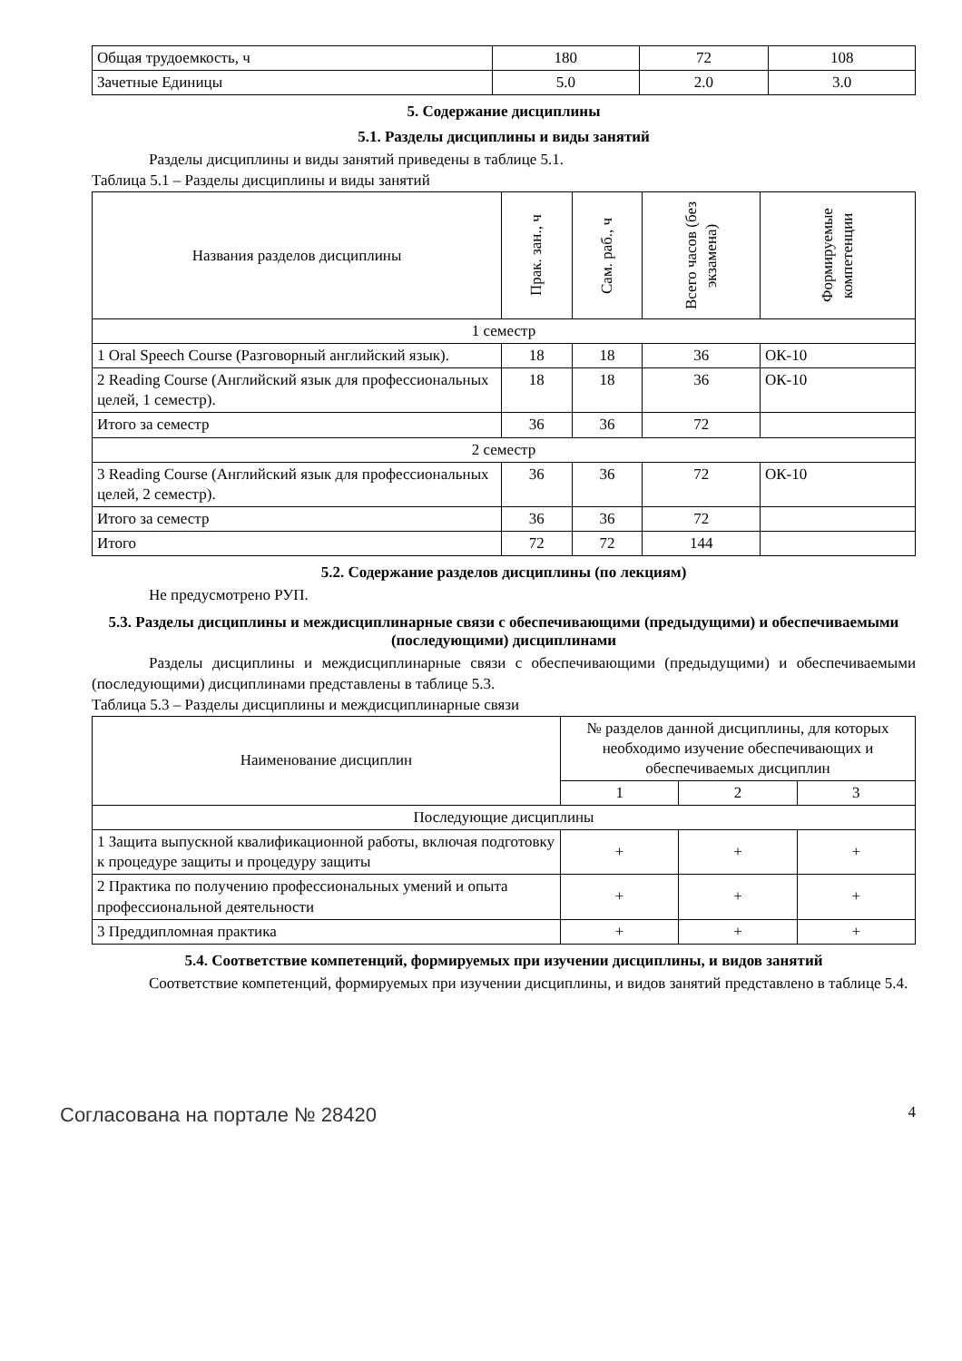| Общая трудоемкость, ч | 180 | 72 | 108 |
| Зачетные Единицы | 5.0 | 2.0 | 3.0 |
5. Содержание дисциплины
5.1. Разделы дисциплины и виды занятий
Разделы дисциплины и виды занятий приведены в таблице 5.1.
Таблица 5.1 – Разделы дисциплины и виды занятий
| Названия разделов дисциплины | Прак. зан., ч | Сам. раб., ч | Всего часов (без экзамена) | Формируемые компетенции |
| --- | --- | --- | --- | --- |
| 1 семестр | | | | |
| 1 Oral Speech Course (Разговорный английский язык). | 18 | 18 | 36 | ОК-10 |
| 2 Reading Course (Английский язык для профессиональных целей, 1 семестр). | 18 | 18 | 36 | ОК-10 |
| Итого за семестр | 36 | 36 | 72 | |
| 2 семестр | | | | |
| 3 Reading Course (Английский язык для профессиональных целей, 2 семестр). | 36 | 36 | 72 | ОК-10 |
| Итого за семестр | 36 | 36 | 72 | |
| Итого | 72 | 72 | 144 | |
5.2. Содержание разделов дисциплины (по лекциям)
Не предусмотрено РУП.
5.3. Разделы дисциплины и междисциплинарные связи с обеспечивающими (предыдущими) и обеспечиваемыми (последующими) дисциплинами
Разделы дисциплины и междисциплинарные связи с обеспечивающими (предыдущими) и обеспечиваемыми (последующими) дисциплинами представлены в таблице 5.3.
Таблица 5.3 – Разделы дисциплины и междисциплинарные связи
| Наименование дисциплин | № разделов данной дисциплины, для которых необходимо изучение обеспечивающих и обеспечиваемых дисциплин | | |
| --- | --- | --- | --- |
| | 1 | 2 | 3 |
| Последующие дисциплины | | | |
| 1 Защита выпускной квалификационной работы, включая подготовку к процедуре защиты и процедуру защиты | + | + | + |
| 2 Практика по получению профессиональных умений и опыта профессиональной деятельности | + | + | + |
| 3 Преддипломная практика | + | + | + |
5.4. Соответствие компетенций, формируемых при изучении дисциплины, и видов занятий
Соответствие компетенций, формируемых при изучении дисциплины, и видов занятий представлено в таблице 5.4.
Согласована на портале № 28420 4